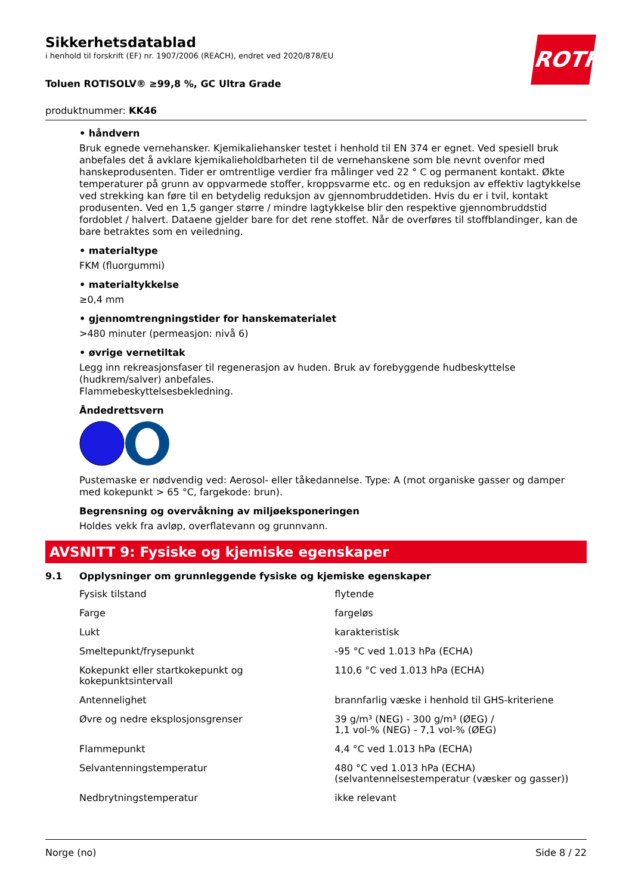ROTH
Sikkerhetsdatablad
i henhold til forskrift (EF) nr. 1907/2006 (REACH), endret ved 2020/878/EU
Toluen ROTISOLV® ≥99,8 %, GC Ultra Grade
produktnummer: KK46
• håndvern
Bruk egnede vernehansker. Kjemikaliehansker testet i henhold til EN 374 er egnet. Ved spesiell bruk anbefales det å avklare kjemikalieholdbarheten til de vernehanskene som ble nevnt ovenfor med hanskeprodusenten. Tider er omtrentlige verdier fra målinger ved 22 ° C og permanent kontakt. Økte temperaturer på grunn av oppvarmede stoffer, kroppsvarme etc. og en reduksjon av effektiv lagtykkelse ved strekking kan føre til en betydelig reduksjon av gjennombruddetiden. Hvis du er i tvil, kontakt produsenten. Ved en 1,5 ganger større / mindre lagtykkelse blir den respektive gjennombruddstid fordoblet / halvert. Dataene gjelder bare for det rene stoffet. Når de overføres til stoffblandinger, kan de bare betraktes som en veiledning.
• materialtype
FKM (fluorgummi)
• materialtykkelse
≥0,4 mm
• gjennomtrengningstider for hanskematerialet
>480 minuter (permeasjon: nivå 6)
• øvrige vernetiltak
Legg inn rekreasjonsfaser til regenerasjon av huden. Bruk av forebyggende hudbeskyttelse (hudkrem/salver) anbefales.
Flammebeskyttelsesbekledning.
Åndedrettsvern
Pustemaske er nødvendig ved: Aerosol- eller tåkedannelse. Type: A (mot organiske gasser og damper med kokepunkt > 65 °C, fargekode: brun).
Begrensning og overvåkning av miljøeksponeringen
Holdes vekk fra avløp, overflatevann og grunnvann.
AVSNITT 9: Fysiske og kjemiske egenskaper
9.1 Opplysninger om grunnleggende fysiske og kjemiske egenskaper
| Fysisk tilstand | flytende |
| Farge | fargeløs |
| Lukt | karakteristisk |
| Smeltepunkt/frysepunkt | -95 °C ved 1.013 hPa (ECHA) |
| Kokepunkt eller startkokepunkt og kokepunktsintervall | 110,6 °C ved 1.013 hPa (ECHA) |
| Antennelighet | brannfarlig væske i henhold til GHS-kriteriene |
| Øvre og nedre eksplosjonsgrenser | 39 g/m³ (NEG) - 300 g/m³ (ØEG) / 1,1 vol-% (NEG) - 7,1 vol-% (ØEG) |
| Flammepunkt | 4,4 °C ved 1.013 hPa (ECHA) |
| Selvantenningstemperatur | 480 °C ved 1.013 hPa (ECHA) (selvantennelsestemperatur (væsker og gasser)) |
| Nedbrytningstemperatur | ikke relevant |
Norge (no) Side 8 / 22